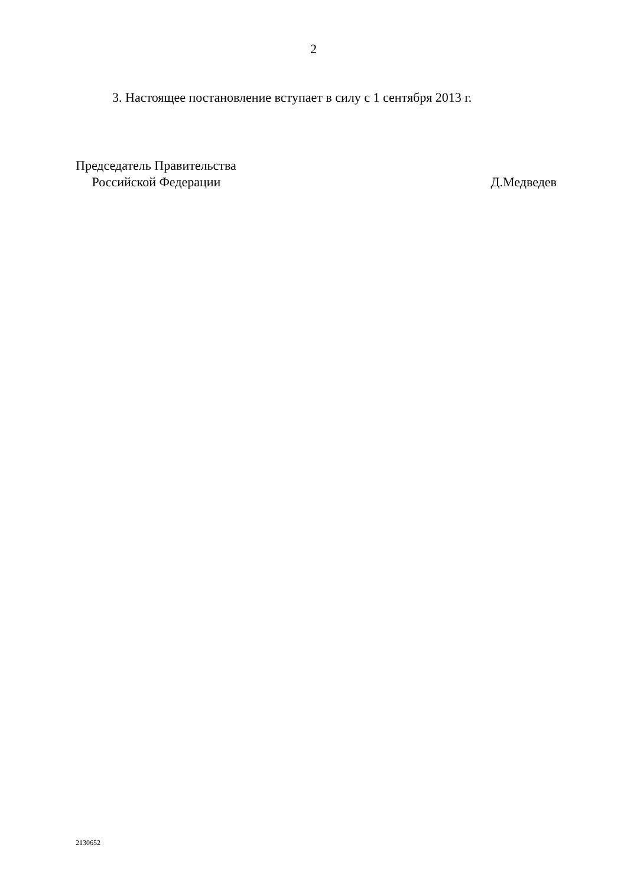2
3. Настоящее постановление вступает в силу с 1 сентября 2013 г.
Председатель Правительства
Российской Федерации
Д.Медведев
2130652